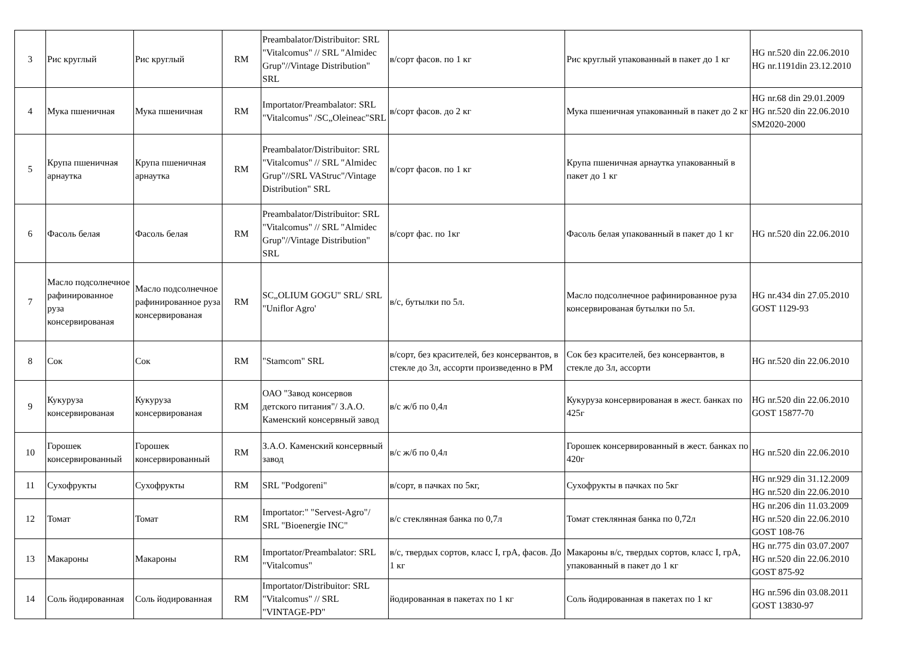| 3 | Рис круглый | Рис круглый | RM | Preambalator/Distribuitor: SRL "Vitalcomus" // SRL "Almidec Grup"//Vintage Distribution" SRL | в/сорт фасов. по 1 кг | Рис круглый упакованный в пакет до 1 кг | HG nr.520 din 22.06.2010 HG nr.1191din 23.12.2010 |
| 4 | Мука пшеничная | Мука пшеничная | RM | Importator/Preambalator: SRL "Vitalcomus" /SC„Oleineac"SRL | в/сорт фасов. до 2 кг | Мука пшеничная упакованный в пакет до 2 кг | HG nr.68 din 29.01.2009 HG nr.520 din 22.06.2010 SM2020-2000 |
| 5 | Крупа пшеничная арнаутка | Крупа пшеничная арнаутка | RM | Preambalator/Distribuitor: SRL "Vitalcomus" // SRL "Almidec Grup"//SRL VAStruc"/Vintage Distribution" SRL | в/сорт фасов. по 1 кг | Крупа пшеничная арнаутка упакованный в пакет до 1 кг | |
| 6 | Фасоль белая | Фасоль белая | RM | Preambalator/Distribuitor: SRL "Vitalcomus" // SRL "Almidec Grup"//Vintage Distribution" SRL | в/сорт фас. по 1кг | Фасоль белая упакованный в пакет до 1 кг | HG nr.520 din 22.06.2010 |
| 7 | Масло подсолнечное рафинированное руза консервированая | Масло подсолнечное рафинированное руза консервированая | RM | SC„OLIUM GOGU" SRL/ SRL "Uniflor Agro' | в/с, бутылки по 5л. | Масло подсолнечное рафинированное руза консервированая бутылки по 5л. | HG nr.434 din 27.05.2010 GOST 1129-93 |
| 8 | Сок | Сок | RM | "Stamcom" SRL | в/сорт, без красителей, без консервантов, в стекле до 3л, ассорти произведенно в РМ | Сок без красителей, без консервантов, в стекле до 3л, ассорти | HG nr.520 din 22.06.2010 |
| 9 | Кукуруза консервированая | Кукуруза консервированая | RM | ОАО "Завод консервов детского питания"/ З.А.О. Каменский консервный завод | в/с ж/б по 0,4л | Кукуруза консервированая в жест. банках по 425г | HG nr.520 din 22.06.2010 GOST 15877-70 |
| 10 | Горошек консервированный | Горошек консервированный | RM | З.А.О. Каменский консервный завод | в/с ж/б по 0,4л | Горошек консервированный в жест. банках по 420г | HG nr.520 din 22.06.2010 |
| 11 | Сухофрукты | Сухофрукты | RM | SRL "Podgoreni" | в/сорт, в пачках по 5кг, | Сухофрукты в пачках по 5кг | HG nr.929 din 31.12.2009 HG nr.520 din 22.06.2010 |
| 12 | Томат | Томат | RM | Importator:" "Servest-Agro"/ SRL "Bioenergie INC" | в/с стеклянная банка по 0,7л | Томат стеклянная банка по 0,72л | HG nr.206 din 11.03.2009 HG nr.520 din 22.06.2010 GOST 108-76 |
| 13 | Макароны | Макароны | RM | Importator/Preambalator: SRL "Vitalcomus" | в/с, твердых сортов, класс I, грА, фасов. До 1 кг | Макароны в/с, твердых сортов, класс I, грА, упакованный в пакет до 1 кг | HG nr.775 din 03.07.2007 HG nr.520 din 22.06.2010 GOST 875-92 |
| 14 | Соль йодированная | Соль йодированная | RM | Importator/Distribuitor: SRL "Vitalcomus" // SRL "VINTAGE-PD" | йодированная в пакетах по 1 кг | Соль йодированная в пакетах по 1 кг | HG nr.596 din 03.08.2011 GOST 13830-97 |